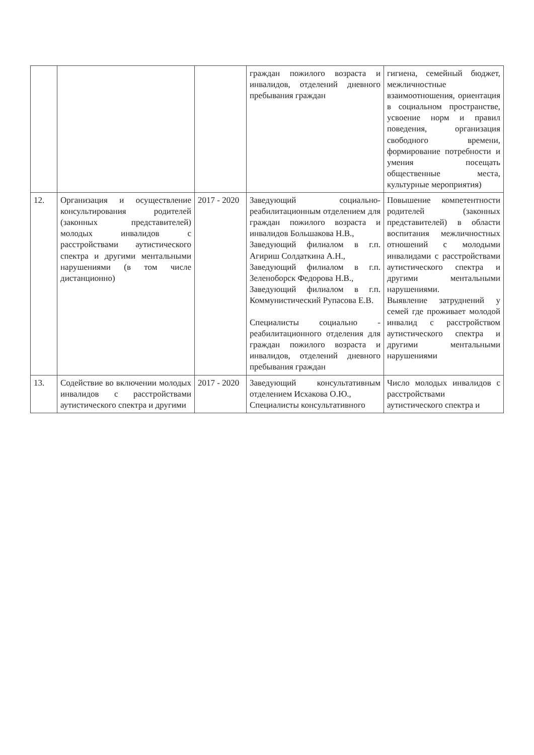| | | | граждан пожилого возраста и инвалидов, отделений дневного пребывания граждан | гигиена, семейный бюджет, межличностные взаимоотношения, ориентация в социальном пространстве, усвоение норм и правил поведения, организация свободного времени, формирование потребности и умения посещать общественные места, культурные мероприятия) |
| 12. | Организация и осуществление консультирования родителей (законных представителей) молодых инвалидов с расстройствами аутистического спектра и другими ментальными нарушениями (в том числе дистанционно) | 2017 - 2020 | Заведующий социально-реабилитационным отделением для граждан пожилого возраста и инвалидов Большакова Н.В., Заведующий филиалом в г.п. Агириш Солдаткина А.Н., Заведующий филиалом в г.п. Зеленоборск Федорова Н.В., Заведующий филиалом в г.п. Коммунистический Рупасова Е.В. Специалисты социально - реабилитационного отделения для граждан пожилого возраста и инвалидов, отделений дневного пребывания граждан | Повышение компетентности родителей (законных представителей) в области воспитания межличностных отношений с молодыми инвалидами с расстройствами аутистического спектра и другими ментальными нарушениями. Выявление затруднений у семей где проживает молодой инвалид с расстройством аутистического спектра и другими ментальными нарушениями |
| 13. | Содействие во включении молодых инвалидов с расстройствами аутистического спектра и другими | 2017 - 2020 | Заведующий консультативным отделением Исхакова О.Ю., Специалисты консультативного | Число молодых инвалидов с расстройствами аутистического спектра и |